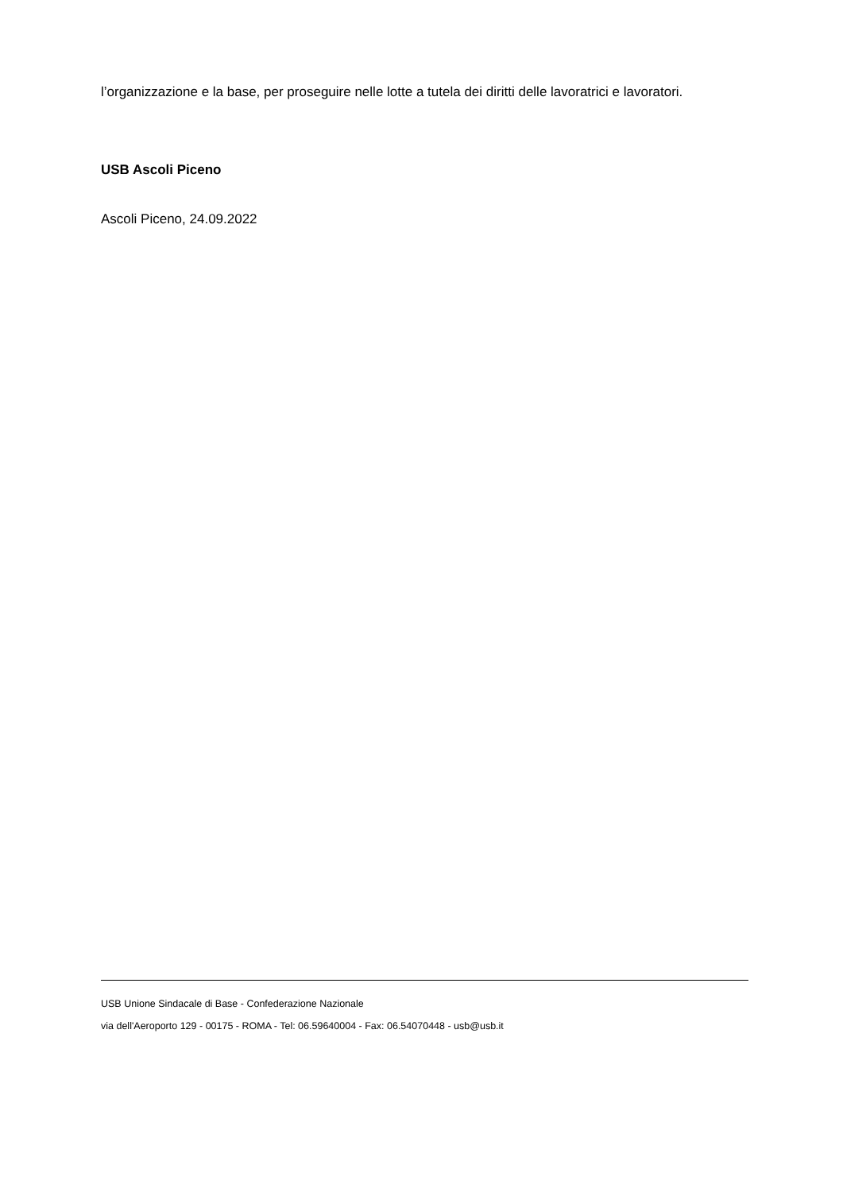l’organizzazione e la base, per proseguire nelle lotte a tutela dei diritti delle lavoratrici e lavoratori.
USB Ascoli Piceno
Ascoli Piceno, 24.09.2022
USB Unione Sindacale di Base - Confederazione Nazionale
via dell'Aeroporto 129 - 00175 - ROMA - Tel: 06.59640004 - Fax: 06.54070448 - usb@usb.it